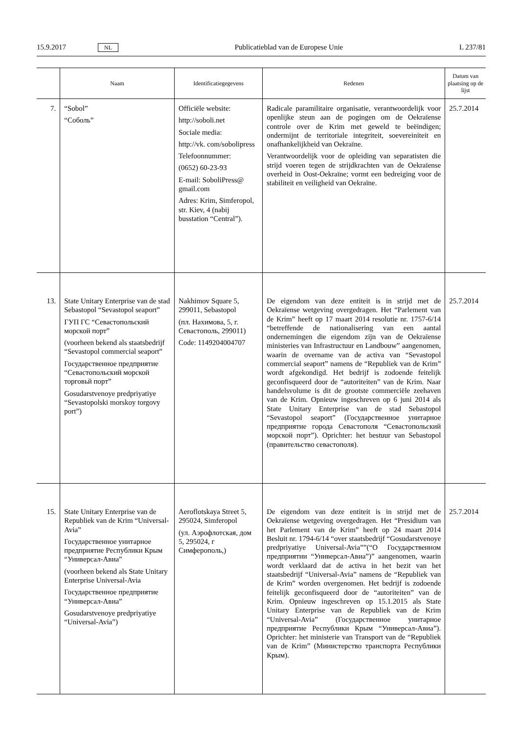15.9.2017 NL Publicatieblad van de Europese Unie L 237/81
| | Naam | Identificatiegegevens | Redenen | Datum van plaatsing op de lijst |
| --- | --- | --- | --- | --- |
| 7. | “Sobol” “Соболь” | Officiële website: http://soboli.net Sociale media: http://vk. com/sobolipress Telefoonnummer: (0652) 60-23-93 E-mail: SoboliPress@ gmail.com Adres: Krim, Simferopol, str. Kiev, 4 (nabij busstation “Central”). | Radicale paramilitaire organisatie, verantwoordelijk voor openlijke steun aan de pogingen om de Oekraïense controle over de Krim met geweld te beëindigen; ondermijnt de territoriale integriteit, soevereiniteit en onafhankelijkheid van Oekraïne. Verantwoordelijk voor de opleiding van separatisten die strijd voeren tegen de strijdkrachten van de Oekraïense overheid in Oost-Oekraïne; vormt een bedreiging voor de stabiliteit en veiligheid van Oekraïne. | 25.7.2014 |
| 13. | State Unitary Enterprise van de stad Sebastopol “Sevastopol seaport” ГУП ГС “Севастопольский морской порт” (voorheen bekend als staatsbedrijf “Sevastopol commercial seaport” Государственное предприятие “Севастопольский морской торговьй порт” Gosudarstvenoye predpriyatiye “Sevastopolski morskoy torgovy port”) | Nakhimov Square 5, 299011, Sebastopol (пл. Нахимова, 5, г. Севастополь, 299011) Code: 1149204004707 | De eigendom van deze entiteit is in strijd met de Oekraïense wetgeving overgedragen. Het “Parlement van de Krim” heeft op 17 maart 2014 resolutie nr. 1757-6/14 “betreffende de nationalisering van een aantal ondernemingen die eigendom zijn van de Oekraïense ministeries van Infrastructuur en Landbouw” aangenomen, waarin de overname van de activa van “Sevastopol commercial seaport” namens de “Republiek van de Krim” wordt afgekondigd. Het bedrijf is zodoende feitelijk geconfisqueerd door de “autoriteiten” van de Krim. Naar handelsvolume is dit de grootste commerciële zeehaven van de Krim. Opnieuw ingeschreven op 6 juni 2014 als State Unitary Enterprise van de stad Sebastopol “Sevastopol seaport” (Государственное унитарное предприятие города Севастополя “Севастопольский морской порт”). Oprichter: het bestuur van Sebastopol (правительство севастополя). | 25.7.2014 |
| 15. | State Unitary Enterprise van de Republiek van de Krim “Universal-Avia” Государственное унитарное предприятие Республики Крым “Универсал-Авиа” (voorheen bekend als State Unitary Enterprise Universal-Avia Государственное предприятие “Универсал-Авиа” Gosudarstvenoye predpriyatiye “Universal-Avia”) | Aeroflotskaya Street 5, 295024, Simferopol (ул. Аэрофлотская, дом 5, 295024, г Симферополь,) | De eigendom van deze entiteit is in strijd met de Oekraïense wetgeving overgedragen. Het “Presidium van het Parlement van de Krim” heeft op 24 maart 2014 Besluit nr. 1794-6/14 “over staatsbedrijf “Gosudarstvenoye predpriyatiye Universal-Avia””(“О Государственном предприятии “Универсал-Авиа”)” aangenomen, waarin wordt verklaard dat de activa in het bezit van het staatsbedrijf “Universal-Avia” namens de “Republiek van de Krim” worden overgenomen. Het bedrijf is zodoende feitelijk geconfisqueerd door de “autoriteiten” van de Krim. Opnieuw ingeschreven op 15.1.2015 als State Unitary Enterprise van de Republiek van de Krim “Universal-Avia” (Государственное унитарное предприятие Республики Крым “Универсал-Авиа”). Oprichter: het ministerie van Transport van de “Republiek van de Krim” (Министерство транспорта Республики Крым). | 25.7.2014 |